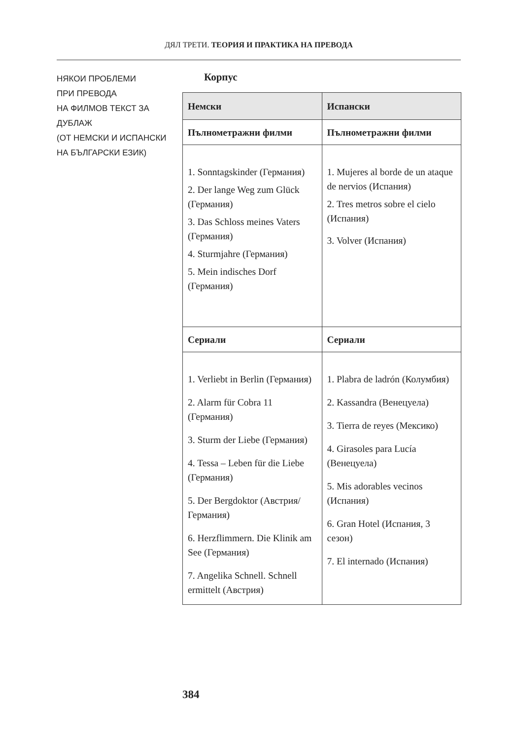ДЯЛ ТРЕТИ. ТЕОРИЯ И ПРАКТИКА НА ПРЕВОДА
НЯКОИ ПРОБЛЕМИ
ПРИ ПРЕВОДА
НА ФИЛМОВ ТЕКСТ ЗА ДУБЛАЖ
(ОТ НЕМСКИ И ИСПАНСКИ НА БЪЛГАРСКИ ЕЗИК)
Корпус
| Немски | Испански |
| --- | --- |
| Пълнометражни филми | Пълнометражни филми |
| 1. Sonntagskinder (Германия) 2. Der lange Weg zum Glück (Германия) 3. Das Schloss meines Vaters (Германия) 4. Sturmjahre (Германия) 5. Mein indisches Dorf (Германия) | 1. Mujeres al borde de un ataque de nervios (Испания) 2. Tres metros sobre el cielo (Испания) 3. Volver (Испания) |
| Сериали | Сериали |
| 1. Verliebt in Berlin (Германия) 2. Alarm für Cobra 11 (Германия) 3. Sturm der Liebe (Германия) 4. Tessa – Leben für die Liebe (Германия) 5. Der Bergdoktor (Австрия/ Германия) 6. Herzflimmern. Die Klinik am See (Германия) 7. Angelika Schnell. Schnell ermittelt (Австрия) | 1. Plabra de ladrón (Колумбия) 2. Kassandra (Венецуела) 3. Tierra de reyes (Мексико) 4. Girasoles para Lucía (Венецуела) 5. Mis adorables vecinos (Испания) 6. Gran Hotel (Испания, 3 сезон) 7. El internado (Испания) |
384